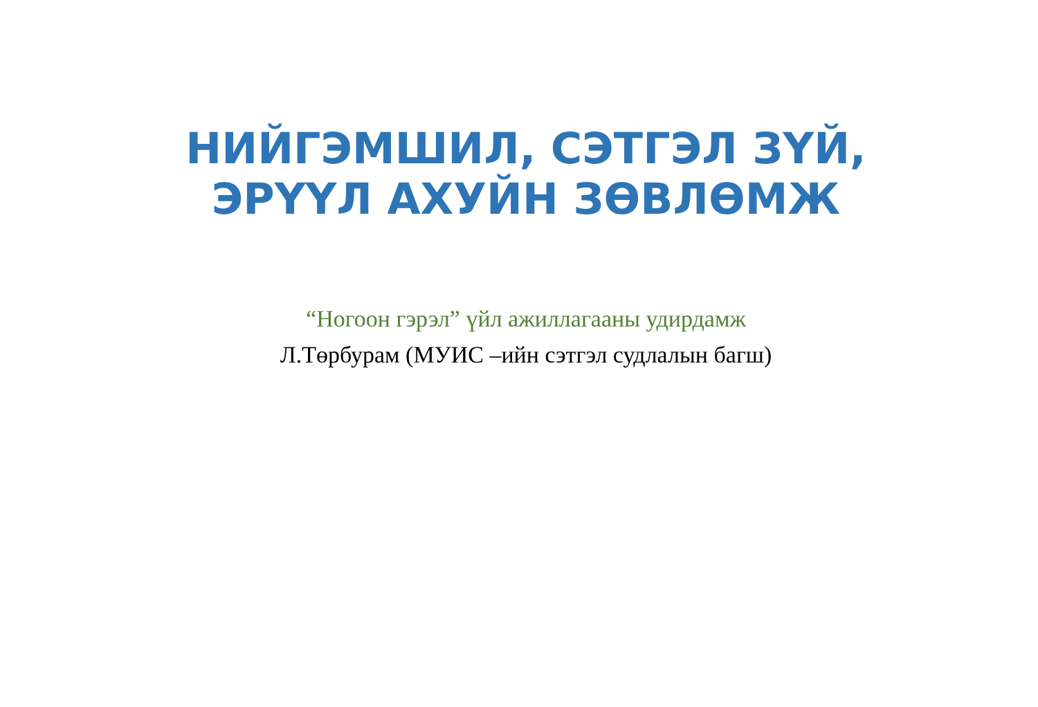НИЙГЭМШИЛ, СЭТГЭЛ ЗҮЙ,
ЭРҮҮЛ АХУЙН ЗӨВЛӨМЖ
“Ногоон гэрэл” үйл ажиллагааны удирдамж
Л.Төрбурам (МУИС –ийн сэтгэл судлалын багш)